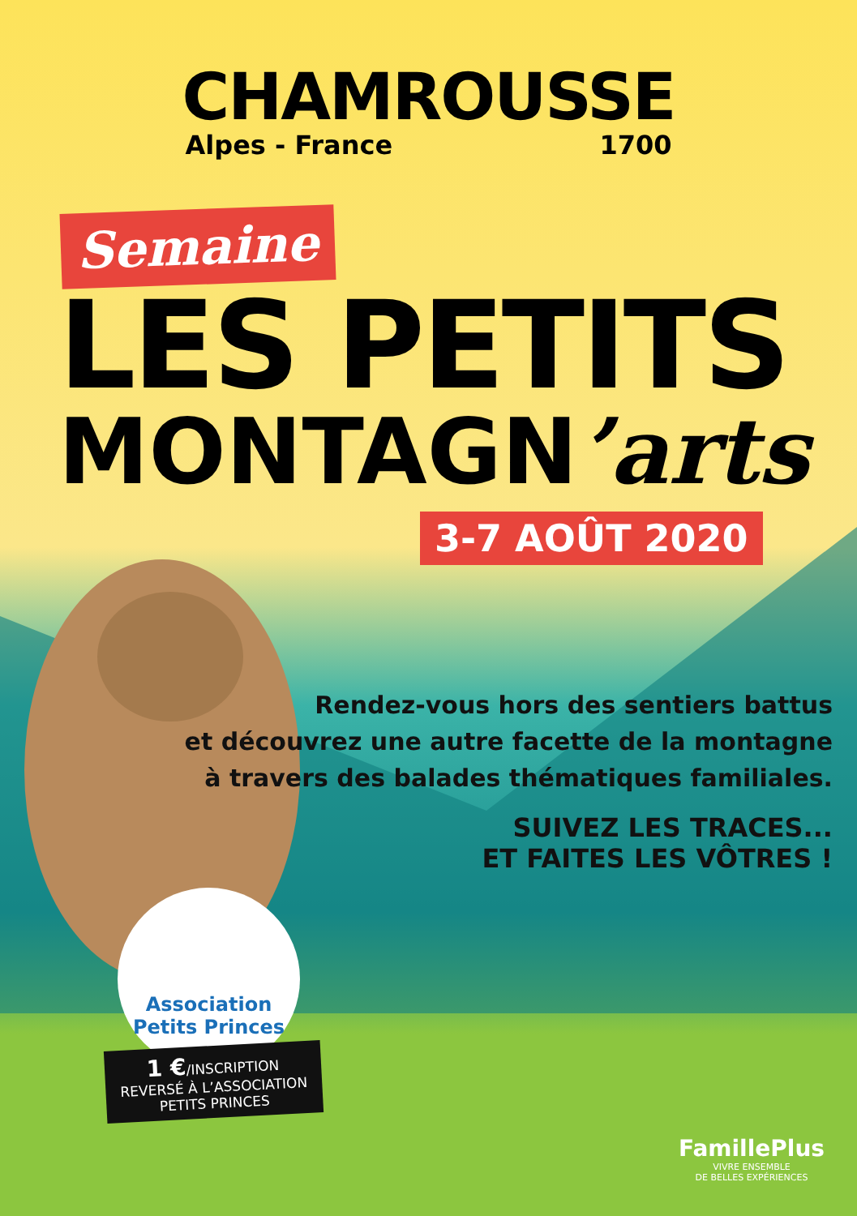CHAMROUSSE
Alpes - France 1700
Semaine
LES PETITS
MONTAGN’arts
3-7 AOÛT 2020
Rendez-vous hors des sentiers battus
et découvrez une autre facette de la montagne
à travers des balades thématiques familiales.
SUIVEZ LES TRACES...
ET FAITES LES VÔTRES !
Association Petits Princes
1 €/INSCRIPTION
REVERSÉ À L’ASSOCIATION
PETITS PRINCES
FamillePlus
VIVRE ENSEMBLE
DE BELLES EXPÉRIENCES